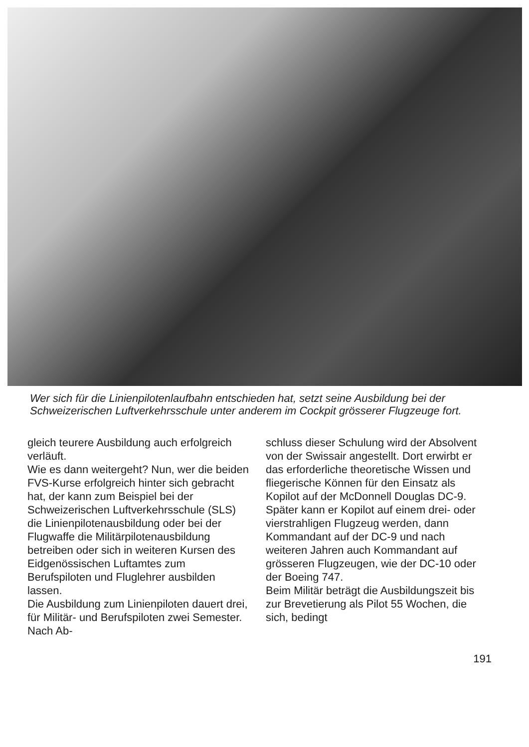Wer sich für die Linienpilotenlaufbahn entschieden hat, setzt seine Ausbildung bei der Schweizerischen Luftverkehrsschule unter anderem im Cockpit grösserer Flugzeuge fort.
gleich teurere Ausbildung auch erfolgreich verläuft.
Wie es dann weitergeht? Nun, wer die beiden FVS-Kurse erfolgreich hinter sich gebracht hat, der kann zum Beispiel bei der Schweizerischen Luftverkehrsschule (SLS) die Linienpilotenausbildung oder bei der Flugwaffe die Militärpilotenausbildung betreiben oder sich in weiteren Kursen des Eidgenössischen Luftamtes zum Berufspiloten und Fluglehrer ausbilden lassen.
Die Ausbildung zum Linienpiloten dauert drei, für Militär- und Berufspiloten zwei Semester. Nach Ab-
schluss dieser Schulung wird der Absolvent von der Swissair angestellt. Dort erwirbt er das erforderliche theoretische Wissen und fliegerische Können für den Einsatz als Kopilot auf der McDonnell Douglas DC-9. Später kann er Kopilot auf einem drei- oder vierstrahligen Flugzeug werden, dann Kommandant auf der DC-9 und nach weiteren Jahren auch Kommandant auf grösseren Flugzeugen, wie der DC-10 oder der Boeing 747.
Beim Militär beträgt die Ausbildungszeit bis zur Brevetierung als Pilot 55 Wochen, die sich, bedingt
191